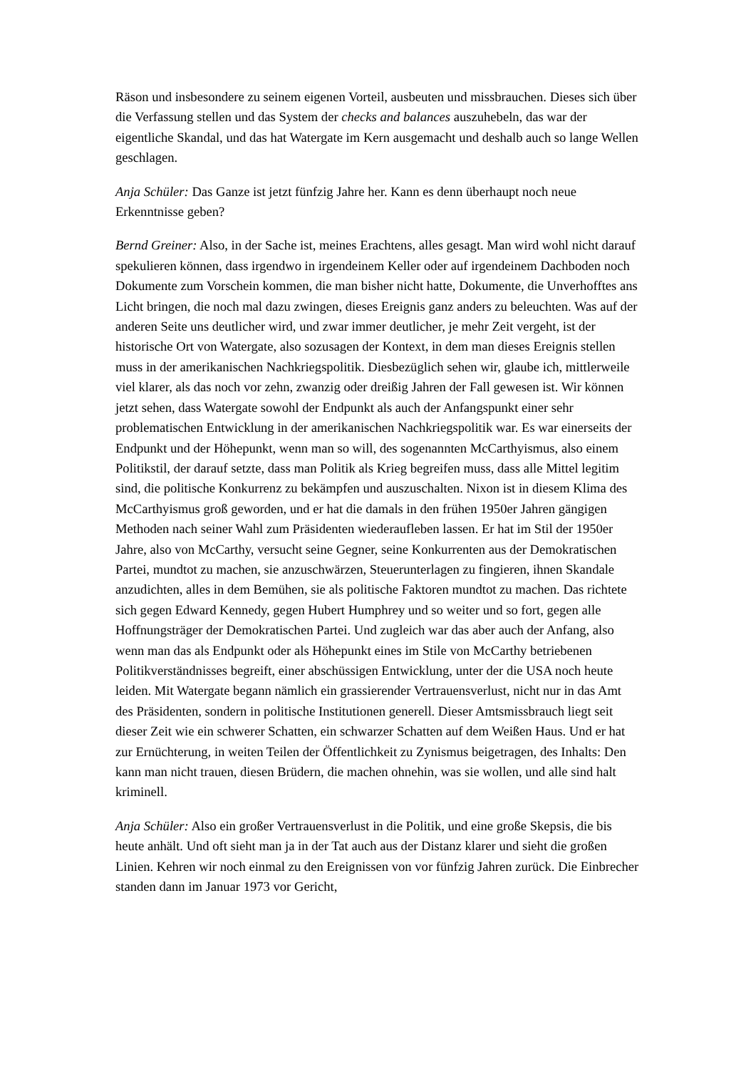Räson und insbesondere zu seinem eigenen Vorteil, ausbeuten und missbrauchen. Dieses sich über die Verfassung stellen und das System der checks and balances auszuhebeln, das war der eigentliche Skandal, und das hat Watergate im Kern ausgemacht und deshalb auch so lange Wellen geschlagen.
Anja Schüler: Das Ganze ist jetzt fünfzig Jahre her. Kann es denn überhaupt noch neue Erkenntnisse geben?
Bernd Greiner: Also, in der Sache ist, meines Erachtens, alles gesagt. Man wird wohl nicht darauf spekulieren können, dass irgendwo in irgendeinem Keller oder auf irgendeinem Dachboden noch Dokumente zum Vorschein kommen, die man bisher nicht hatte, Dokumente, die Unverhofftes ans Licht bringen, die noch mal dazu zwingen, dieses Ereignis ganz anders zu beleuchten. Was auf der anderen Seite uns deutlicher wird, und zwar immer deutlicher, je mehr Zeit vergeht, ist der historische Ort von Watergate, also sozusagen der Kontext, in dem man dieses Ereignis stellen muss in der amerikanischen Nachkriegspolitik. Diesbezüglich sehen wir, glaube ich, mittlerweile viel klarer, als das noch vor zehn, zwanzig oder dreißig Jahren der Fall gewesen ist. Wir können jetzt sehen, dass Watergate sowohl der Endpunkt als auch der Anfangspunkt einer sehr problematischen Entwicklung in der amerikanischen Nachkriegspolitik war. Es war einerseits der Endpunkt und der Höhepunkt, wenn man so will, des sogenannten McCarthyismus, also einem Politikstil, der darauf setzte, dass man Politik als Krieg begreifen muss, dass alle Mittel legitim sind, die politische Konkurrenz zu bekämpfen und auszuschalten. Nixon ist in diesem Klima des McCarthyismus groß geworden, und er hat die damals in den frühen 1950er Jahren gängigen Methoden nach seiner Wahl zum Präsidenten wiederaufleben lassen. Er hat im Stil der 1950er Jahre, also von McCarthy, versucht seine Gegner, seine Konkurrenten aus der Demokratischen Partei, mundtot zu machen, sie anzuschwärzen, Steuerunterlagen zu fingieren, ihnen Skandale anzudichten, alles in dem Bemühen, sie als politische Faktoren mundtot zu machen. Das richtete sich gegen Edward Kennedy, gegen Hubert Humphrey und so weiter und so fort, gegen alle Hoffnungsträger der Demokratischen Partei. Und zugleich war das aber auch der Anfang, also wenn man das als Endpunkt oder als Höhepunkt eines im Stile von McCarthy betriebenen Politikverständnisses begreift, einer abschüssigen Entwicklung, unter der die USA noch heute leiden. Mit Watergate begann nämlich ein grassierender Vertrauensverlust, nicht nur in das Amt des Präsidenten, sondern in politische Institutionen generell. Dieser Amtsmissbrauch liegt seit dieser Zeit wie ein schwerer Schatten, ein schwarzer Schatten auf dem Weißen Haus. Und er hat zur Ernüchterung, in weiten Teilen der Öffentlichkeit zu Zynismus beigetragen, des Inhalts: Den kann man nicht trauen, diesen Brüdern, die machen ohnehin, was sie wollen, und alle sind halt kriminell.
Anja Schüler: Also ein großer Vertrauensverlust in die Politik, und eine große Skepsis, die bis heute anhält. Und oft sieht man ja in der Tat auch aus der Distanz klarer und sieht die großen Linien. Kehren wir noch einmal zu den Ereignissen von vor fünfzig Jahren zurück. Die Einbrecher standen dann im Januar 1973 vor Gericht,